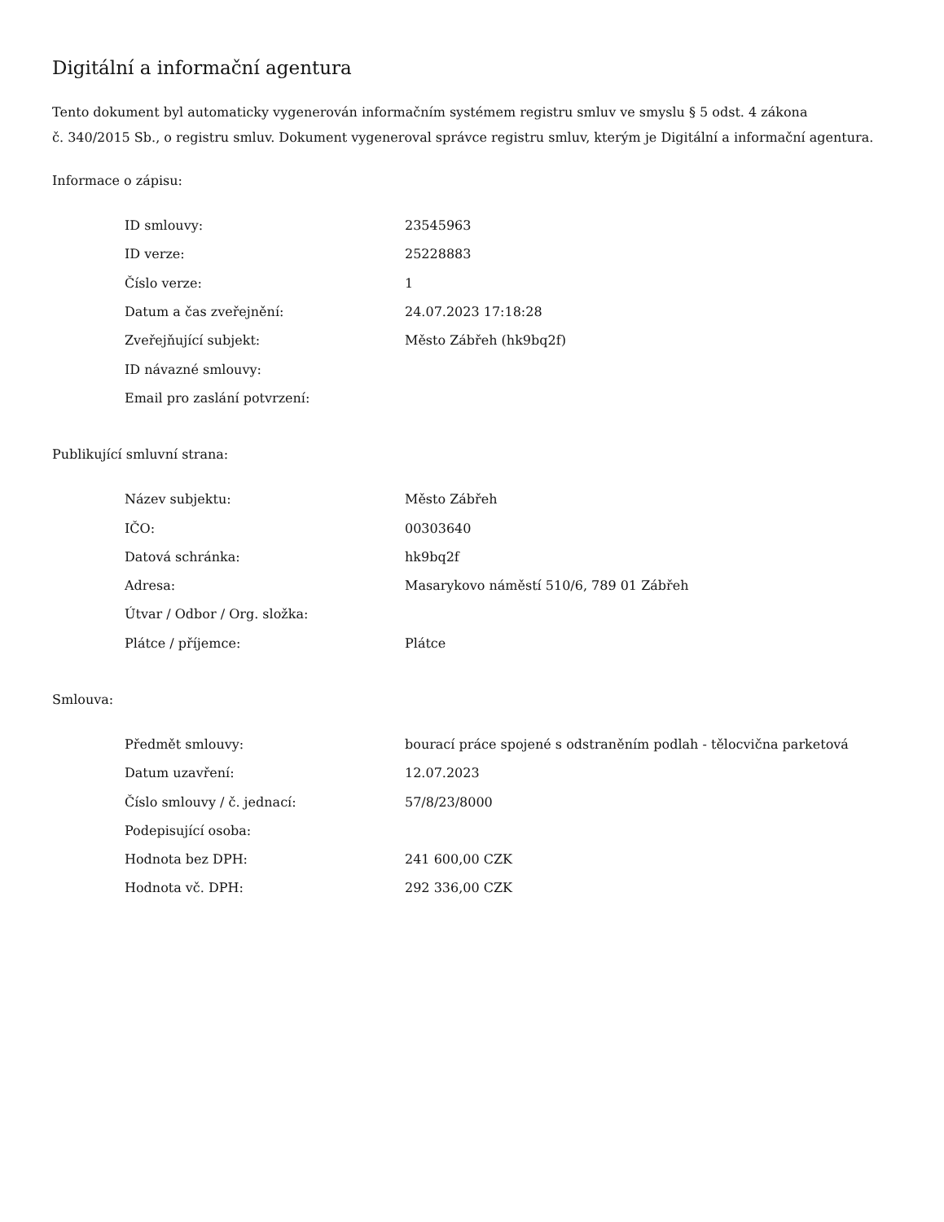Digitální a informační agentura
Tento dokument byl automaticky vygenerován informačním systémem registru smluv ve smyslu § 5 odst. 4 zákona
č. 340/2015 Sb., o registru smluv. Dokument vygeneroval správce registru smluv, kterým je Digitální a informační agentura.
Informace o zápisu:
| ID smlouvy: | 23545963 |
| ID verze: | 25228883 |
| Číslo verze: | 1 |
| Datum a čas zveřejnění: | 24.07.2023 17:18:28 |
| Zveřejňující subjekt: | Město Zábřeh (hk9bq2f) |
| ID návazné smlouvy: | |
| Email pro zaslání potvrzení: | |
Publikující smluvní strana:
| Název subjektu: | Město Zábřeh |
| IČO: | 00303640 |
| Datová schránka: | hk9bq2f |
| Adresa: | Masarykovo náměstí 510/6, 789 01 Zábřeh |
| Útvar / Odbor / Org. složka: | |
| Plátce / příjemce: | Plátce |
Smlouva:
| Předmět smlouvy: | bourací práce spojené s odstraněním podlah - tělocvična parketová |
| Datum uzavření: | 12.07.2023 |
| Číslo smlouvy / č. jednací: | 57/8/23/8000 |
| Podepisující osoba: | |
| Hodnota bez DPH: | 241 600,00 CZK |
| Hodnota vč. DPH: | 292 336,00 CZK |